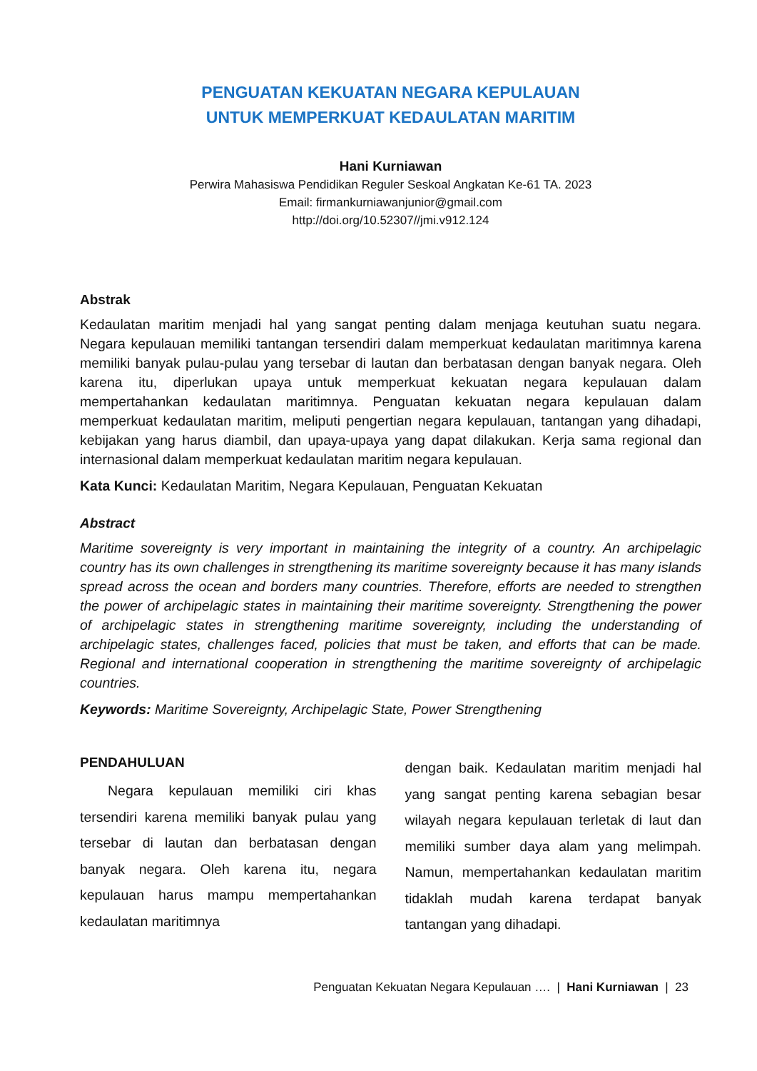PENGUATAN KEKUATAN NEGARA KEPULAUAN
UNTUK MEMPERKUAT KEDAULATAN MARITIM
Hani Kurniawan
Perwira Mahasiswa Pendidikan Reguler Seskoal Angkatan Ke-61 TA. 2023
Email: firmankurniawanjunior@gmail.com
http://doi.org/10.52307//jmi.v912.124
Abstrak
Kedaulatan maritim menjadi hal yang sangat penting dalam menjaga keutuhan suatu negara. Negara kepulauan memiliki tantangan tersendiri dalam memperkuat kedaulatan maritimnya karena memiliki banyak pulau-pulau yang tersebar di lautan dan berbatasan dengan banyak negara. Oleh karena itu, diperlukan upaya untuk memperkuat kekuatan negara kepulauan dalam mempertahankan kedaulatan maritimnya. Penguatan kekuatan negara kepulauan dalam memperkuat kedaulatan maritim, meliputi pengertian negara kepulauan, tantangan yang dihadapi, kebijakan yang harus diambil, dan upaya-upaya yang dapat dilakukan. Kerja sama regional dan internasional dalam memperkuat kedaulatan maritim negara kepulauan.
Kata Kunci: Kedaulatan Maritim, Negara Kepulauan, Penguatan Kekuatan
Abstract
Maritime sovereignty is very important in maintaining the integrity of a country. An archipelagic country has its own challenges in strengthening its maritime sovereignty because it has many islands spread across the ocean and borders many countries. Therefore, efforts are needed to strengthen the power of archipelagic states in maintaining their maritime sovereignty. Strengthening the power of archipelagic states in strengthening maritime sovereignty, including the understanding of archipelagic states, challenges faced, policies that must be taken, and efforts that can be made. Regional and international cooperation in strengthening the maritime sovereignty of archipelagic countries.
Keywords: Maritime Sovereignty, Archipelagic State, Power Strengthening
PENDAHULUAN
  Negara kepulauan memiliki ciri khas tersendiri karena memiliki banyak pulau yang tersebar di lautan dan berbatasan dengan banyak negara. Oleh karena itu, negara kepulauan harus mampu mempertahankan kedaulatan maritimnya
dengan baik. Kedaulatan maritim menjadi hal yang sangat penting karena sebagian besar wilayah negara kepulauan terletak di laut dan memiliki sumber daya alam yang melimpah. Namun, mempertahankan kedaulatan maritim tidaklah mudah karena terdapat banyak tantangan yang dihadapi.
Penguatan Kekuatan Negara Kepulauan …. | Hani Kurniawan | 23